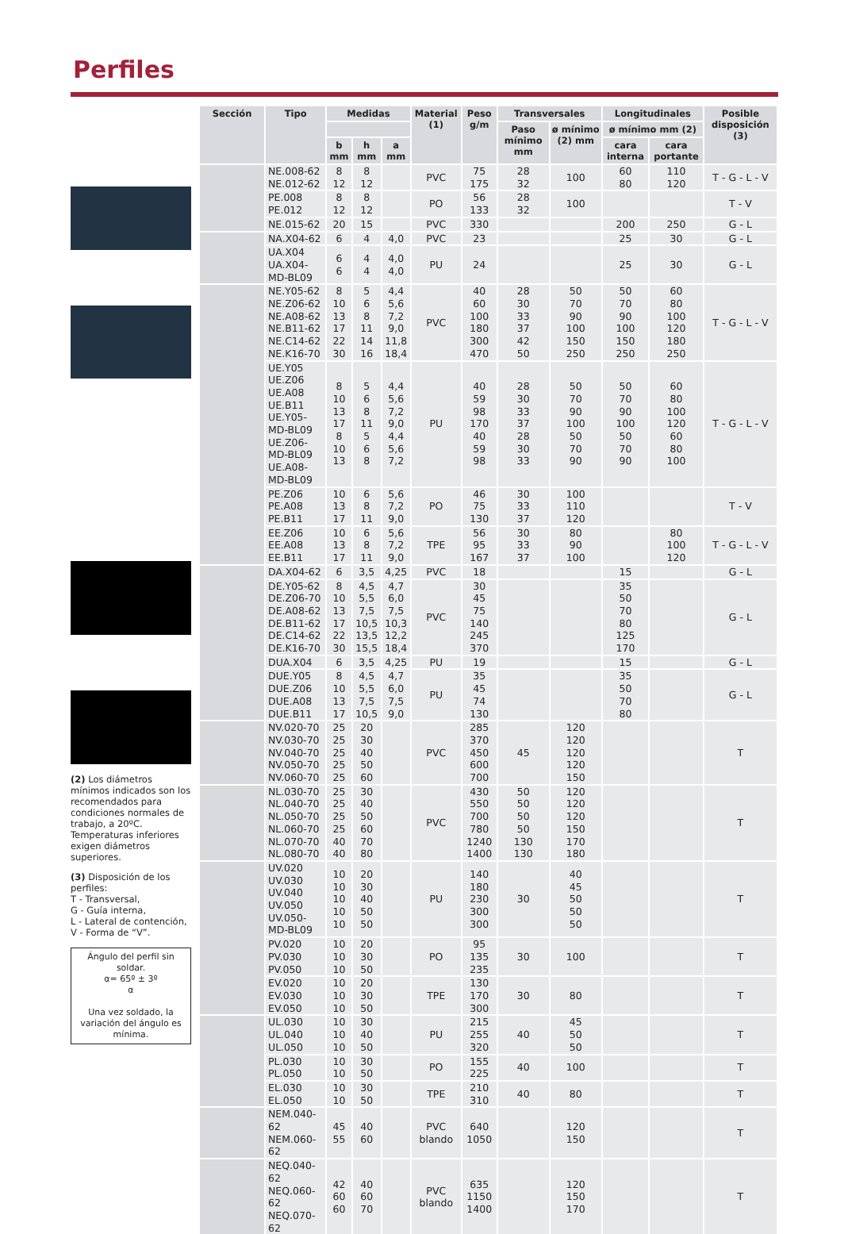Perfiles
(2) Los diámetros mínimos indicados son los recomendados para condiciones normales de trabajo, a 20ºC.
Temperaturas inferiores exigen diámetros superiores.
(3) Disposición de los perfiles:
T - Transversal,
G - Guía interna,
L - Lateral de contención,
V - Forma de “V”.
Ángulo del perfil sin soldar.
α= 65º ± 3º
α
Una vez soldado, la variación del ángulo es mínima.
| Sección | Tipo | Medidas | | | Material (1) | Peso g/m | Transversales | | Longitudinales | | Posible disposición (3) |
| --- | --- | --- | --- | --- | --- | --- | --- | --- | --- | --- | --- |
| | | | | | | | Paso mínimo mm | ø mínimo (2) mm | ø mínimo mm (2) | | |
| | | b mm | h mm | a mm | | | | | cara interna | cara portante | |
| | NE.008-62 NE.012-62 | 8 12 | 8 12 | | PVC | 75 175 | 28 32 | 100 | 60 80 | 110 120 | T - G - L - V |
| | PE.008 PE.012 | 8 12 | 8 12 | | PO | 56 133 | 28 32 | 100 | | | T - V |
| | NE.015-62 | 20 | 15 | | PVC | 330 | | | 200 | 250 | G - L |
| | NA.X04-62 | 6 | 4 | 4,0 | PVC | 23 | | | 25 | 30 | G - L |
| | UA.X04 UA.X04-MD-BL09 | 6 6 | 4 4 | 4,0 4,0 | PU | 24 | | | 25 | 30 | G - L |
| | NE.Y05-62 NE.Z06-62 NE.A08-62 NE.B11-62 NE.C14-62 NE.K16-70 | 8 10 13 17 22 30 | 5 6 8 11 14 16 | 4,4 5,6 7,2 9,0 11,8 18,4 | PVC | 40 60 100 180 300 470 | 28 30 33 37 42 50 | 50 70 90 100 150 250 | 50 70 90 100 150 250 | 60 80 100 120 180 250 | T - G - L - V |
| | UE.Y05 UE.Z06 UE.A08 UE.B11 UE.Y05-MD-BL09 UE.Z06-MD-BL09 UE.A08-MD-BL09 | 8 10 13 17 8 10 13 | 5 6 8 11 5 6 8 | 4,4 5,6 7,2 9,0 4,4 5,6 7,2 | PU | 40 59 98 170 40 59 98 | 28 30 33 37 28 30 33 | 50 70 90 100 50 70 90 | 50 70 90 100 50 70 90 | 60 80 100 120 60 80 100 | T - G - L - V |
| | PE.Z06 PE.A08 PE.B11 | 10 13 17 | 6 8 11 | 5,6 7,2 9,0 | PO | 46 75 130 | 30 33 37 | 100 110 120 | | | T - V |
| | EE.Z06 EE.A08 EE.B11 | 10 13 17 | 6 8 11 | 5,6 7,2 9,0 | TPE | 56 95 167 | 30 33 37 | 80 90 100 | | 80 100 120 | T - G - L - V |
| | DA.X04-62 | 6 | 3,5 | 4,25 | PVC | 18 | | | 15 | | G - L |
| | DE.Y05-62 DE.Z06-70 DE.A08-62 DE.B11-62 DE.C14-62 DE.K16-70 | 8 10 13 17 22 30 | 4,5 5,5 7,5 10,5 13,5 15,5 | 4,7 6,0 7,5 10,3 12,2 18,4 | PVC | 30 45 75 140 245 370 | | | 35 50 70 80 125 170 | | G - L |
| | DUA.X04 | 6 | 3,5 | 4,25 | PU | 19 | | | 15 | | G - L |
| | DUE.Y05 DUE.Z06 DUE.A08 DUE.B11 | 8 10 13 17 | 4,5 5,5 7,5 10,5 | 4,7 6,0 7,5 9,0 | PU | 35 45 74 130 | | | 35 50 70 80 | | G - L |
| | NV.020-70 NV.030-70 NV.040-70 NV.050-70 NV.060-70 | 25 25 25 25 25 | 20 30 40 50 60 | | PVC | 285 370 450 600 700 | 45 | 120 120 120 120 150 | | | T |
| | NL.030-70 NL.040-70 NL.050-70 NL.060-70 NL.070-70 NL.080-70 | 25 25 25 25 40 40 | 30 40 50 60 70 80 | | PVC | 430 550 700 780 1240 1400 | 50 50 50 50 130 130 | 120 120 120 150 170 180 | | | T |
| | UV.020 UV.030 UV.040 UV.050 UV.050-MD-BL09 | 10 10 10 10 10 | 20 30 40 50 50 | | PU | 140 180 230 300 300 | 30 | 40 45 50 50 50 | | | T |
| | PV.020 PV.030 PV.050 | 10 10 10 | 20 30 50 | | PO | 95 135 235 | 30 | 100 | | | T |
| | EV.020 EV.030 EV.050 | 10 10 10 | 20 30 50 | | TPE | 130 170 300 | 30 | 80 | | | T |
| | UL.030 UL.040 UL.050 | 10 10 10 | 30 40 50 | | PU | 215 255 320 | 40 | 45 50 50 | | | T |
| | PL.030 PL.050 | 10 10 | 30 50 | | PO | 155 225 | 40 | 100 | | | T |
| | EL.030 EL.050 | 10 10 | 30 50 | | TPE | 210 310 | 40 | 80 | | | T |
| | NEM.040-62 NEM.060-62 | 45 55 | 40 60 | | PVC blando | 640 1050 | | 120 150 | | | T |
| | NEQ.040-62 NEQ.060-62 NEQ.070-62 | 42 60 60 | 40 60 70 | | PVC blando | 635 1150 1400 | | 120 150 170 | | | T |